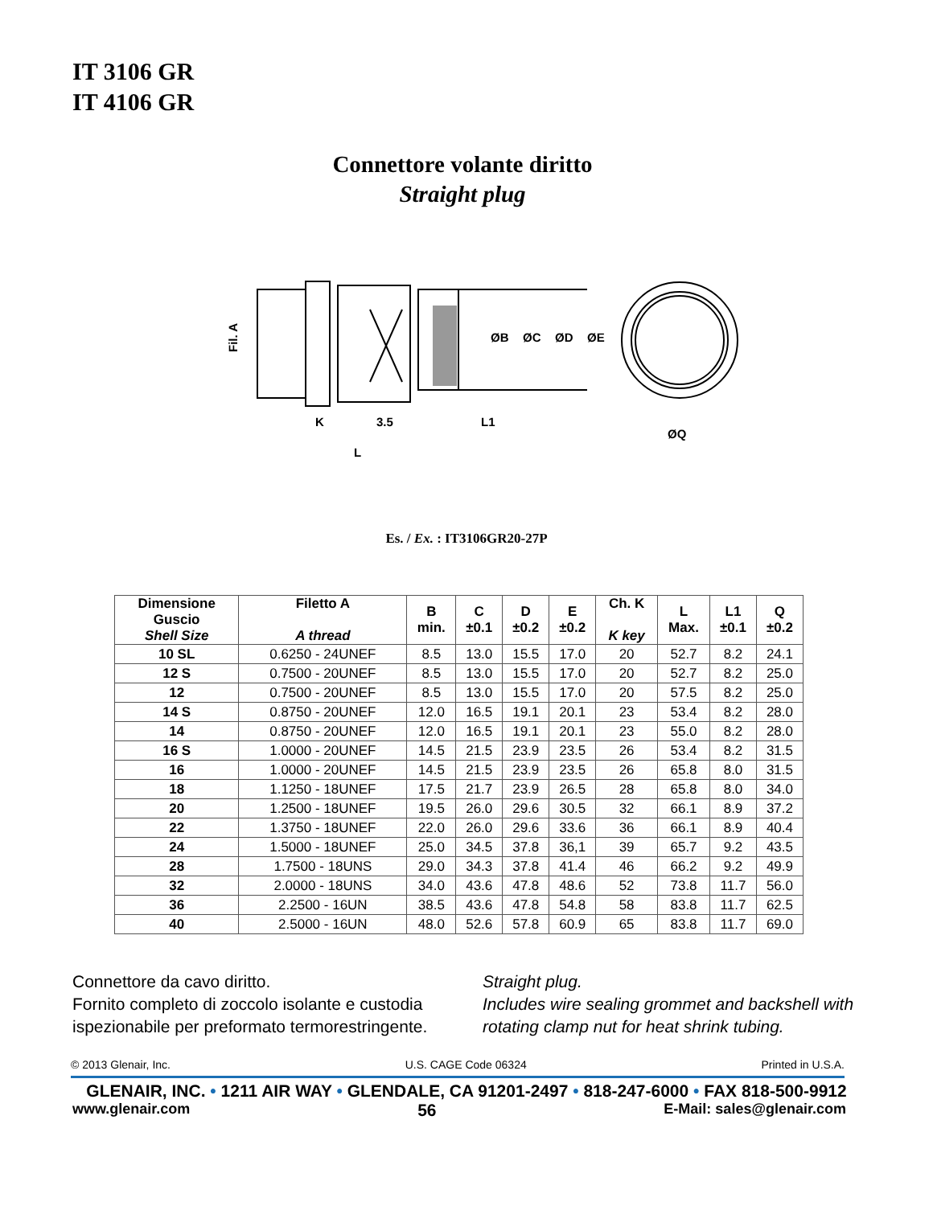IT 3106 GR
IT 4106 GR
Connettore volante diritto
Straight plug
Fil. A
K
3.5
L1
L
ØQ
ØB
ØC
ØD
ØE
Es. / Ex. : IT3106GR20-27P
| Dimensione Guscio Shell Size | Filetto A A thread | B min. | C ±0.1 | D ±0.2 | E ±0.2 | Ch. K K key | L Max. | L1 ±0.1 | Q ±0.2 |
| --- | --- | --- | --- | --- | --- | --- | --- | --- | --- |
| 10 SL | 0.6250 - 24UNEF | 8.5 | 13.0 | 15.5 | 17.0 | 20 | 52.7 | 8.2 | 24.1 |
| 12 S | 0.7500 - 20UNEF | 8.5 | 13.0 | 15.5 | 17.0 | 20 | 52.7 | 8.2 | 25.0 |
| 12 | 0.7500 - 20UNEF | 8.5 | 13.0 | 15.5 | 17.0 | 20 | 57.5 | 8.2 | 25.0 |
| 14 S | 0.8750 - 20UNEF | 12.0 | 16.5 | 19.1 | 20.1 | 23 | 53.4 | 8.2 | 28.0 |
| 14 | 0.8750 - 20UNEF | 12.0 | 16.5 | 19.1 | 20.1 | 23 | 55.0 | 8.2 | 28.0 |
| 16 S | 1.0000 - 20UNEF | 14.5 | 21.5 | 23.9 | 23.5 | 26 | 53.4 | 8.2 | 31.5 |
| 16 | 1.0000 - 20UNEF | 14.5 | 21.5 | 23.9 | 23.5 | 26 | 65.8 | 8.0 | 31.5 |
| 18 | 1.1250 - 18UNEF | 17.5 | 21.7 | 23.9 | 26.5 | 28 | 65.8 | 8.0 | 34.0 |
| 20 | 1.2500 - 18UNEF | 19.5 | 26.0 | 29.6 | 30.5 | 32 | 66.1 | 8.9 | 37.2 |
| 22 | 1.3750 - 18UNEF | 22.0 | 26.0 | 29.6 | 33.6 | 36 | 66.1 | 8.9 | 40.4 |
| 24 | 1.5000 - 18UNEF | 25.0 | 34.5 | 37.8 | 36,1 | 39 | 65.7 | 9.2 | 43.5 |
| 28 | 1.7500 - 18UNS | 29.0 | 34.3 | 37.8 | 41.4 | 46 | 66.2 | 9.2 | 49.9 |
| 32 | 2.0000 - 18UNS | 34.0 | 43.6 | 47.8 | 48.6 | 52 | 73.8 | 11.7 | 56.0 |
| 36 | 2.2500 - 16UN | 38.5 | 43.6 | 47.8 | 54.8 | 58 | 83.8 | 11.7 | 62.5 |
| 40 | 2.5000 - 16UN | 48.0 | 52.6 | 57.8 | 60.9 | 65 | 83.8 | 11.7 | 69.0 |
Connettore da cavo diritto.
Fornito completo di zoccolo isolante e custodia ispezionabile per preformato termorestringente.
Straight plug.
Includes wire sealing grommet and backshell with rotating clamp nut for heat shrink tubing.
© 2013 Glenair, Inc. U.S. CAGE Code 06324 Printed in U.S.A.
GLENAIR, INC. • 1211 AIR WAY • GLENDALE, CA 91201-2497 • 818-247-6000 • FAX 818-500-9912
www.glenair.com 56 E-Mail: sales@glenair.com